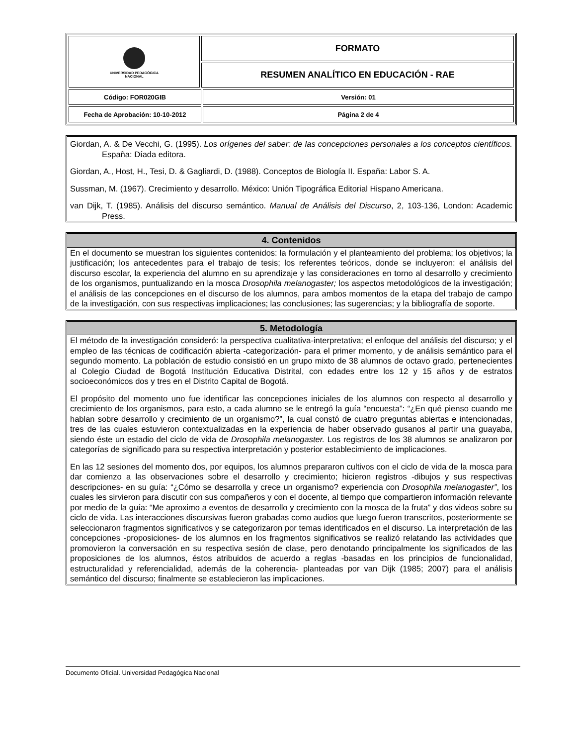| UNIVERSIDAD PEDAGÓGICA NACIONAL | FORMATO | |
| | RESUMEN ANALÍTICO EN EDUCACIÓN - RAE | |
| Código: FOR020GIB | | Versión: 01 |
| Fecha de Aprobación: 10-10-2012 | | Página 2 de 4 |
Giordan, A. & De Vecchi, G. (1995). Los orígenes del saber: de las concepciones personales a los conceptos científicos. España: Díada editora.
Giordan, A., Host, H., Tesi, D. & Gagliardi, D. (1988). Conceptos de Biología II. España: Labor S. A.
Sussman, M. (1967). Crecimiento y desarrollo. México: Unión Tipográfica Editorial Hispano Americana.
van Dijk, T. (1985). Análisis del discurso semántico. Manual de Análisis del Discurso, 2, 103-136, London: Academic Press.
4. Contenidos
En el documento se muestran los siguientes contenidos: la formulación y el planteamiento del problema; los objetivos; la justificación; los antecedentes para el trabajo de tesis; los referentes teóricos, donde se incluyeron: el análisis del discurso escolar, la experiencia del alumno en su aprendizaje y las consideraciones en torno al desarrollo y crecimiento de los organismos, puntualizando en la mosca Drosophila melanogaster; los aspectos metodológicos de la investigación; el análisis de las concepciones en el discurso de los alumnos, para ambos momentos de la etapa del trabajo de campo de la investigación, con sus respectivas implicaciones; las conclusiones; las sugerencias; y la bibliografía de soporte.
5. Metodología
El método de la investigación consideró: la perspectiva cualitativa-interpretativa; el enfoque del análisis del discurso; y el empleo de las técnicas de codificación abierta -categorización- para el primer momento, y de análisis semántico para el segundo momento. La población de estudio consistió en un grupo mixto de 38 alumnos de octavo grado, pertenecientes al Colegio Ciudad de Bogotá Institución Educativa Distrital, con edades entre los 12 y 15 años y de estratos socioeconómicos dos y tres en el Distrito Capital de Bogotá.
El propósito del momento uno fue identificar las concepciones iniciales de los alumnos con respecto al desarrollo y crecimiento de los organismos, para esto, a cada alumno se le entregó la guía “encuesta”: “¿En qué pienso cuando me hablan sobre desarrollo y crecimiento de un organismo?”, la cual constó de cuatro preguntas abiertas e intencionadas, tres de las cuales estuvieron contextualizadas en la experiencia de haber observado gusanos al partir una guayaba, siendo éste un estadio del ciclo de vida de Drosophila melanogaster. Los registros de los 38 alumnos se analizaron por categorías de significado para su respectiva interpretación y posterior establecimiento de implicaciones.
En las 12 sesiones del momento dos, por equipos, los alumnos prepararon cultivos con el ciclo de vida de la mosca para dar comienzo a las observaciones sobre el desarrollo y crecimiento; hicieron registros -dibujos y sus respectivas descripciones- en su guía: “¿Cómo se desarrolla y crece un organismo? experiencia con Drosophila melanogaster”, los cuales les sirvieron para discutir con sus compañeros y con el docente, al tiempo que compartieron información relevante por medio de la guía: “Me aproximo a eventos de desarrollo y crecimiento con la mosca de la fruta” y dos videos sobre su ciclo de vida. Las interacciones discursivas fueron grabadas como audios que luego fueron transcritos, posteriormente se seleccionaron fragmentos significativos y se categorizaron por temas identificados en el discurso. La interpretación de las concepciones -proposiciones- de los alumnos en los fragmentos significativos se realizó relatando las actividades que promovieron la conversación en su respectiva sesión de clase, pero denotando principalmente los significados de las proposiciones de los alumnos, éstos atribuidos de acuerdo a reglas -basadas en los principios de funcionalidad, estructuralidad y referencialidad, además de la coherencia- planteadas por van Dijk (1985; 2007) para el análisis semántico del discurso; finalmente se establecieron las implicaciones.
Documento Oficial. Universidad Pedagógica Nacional